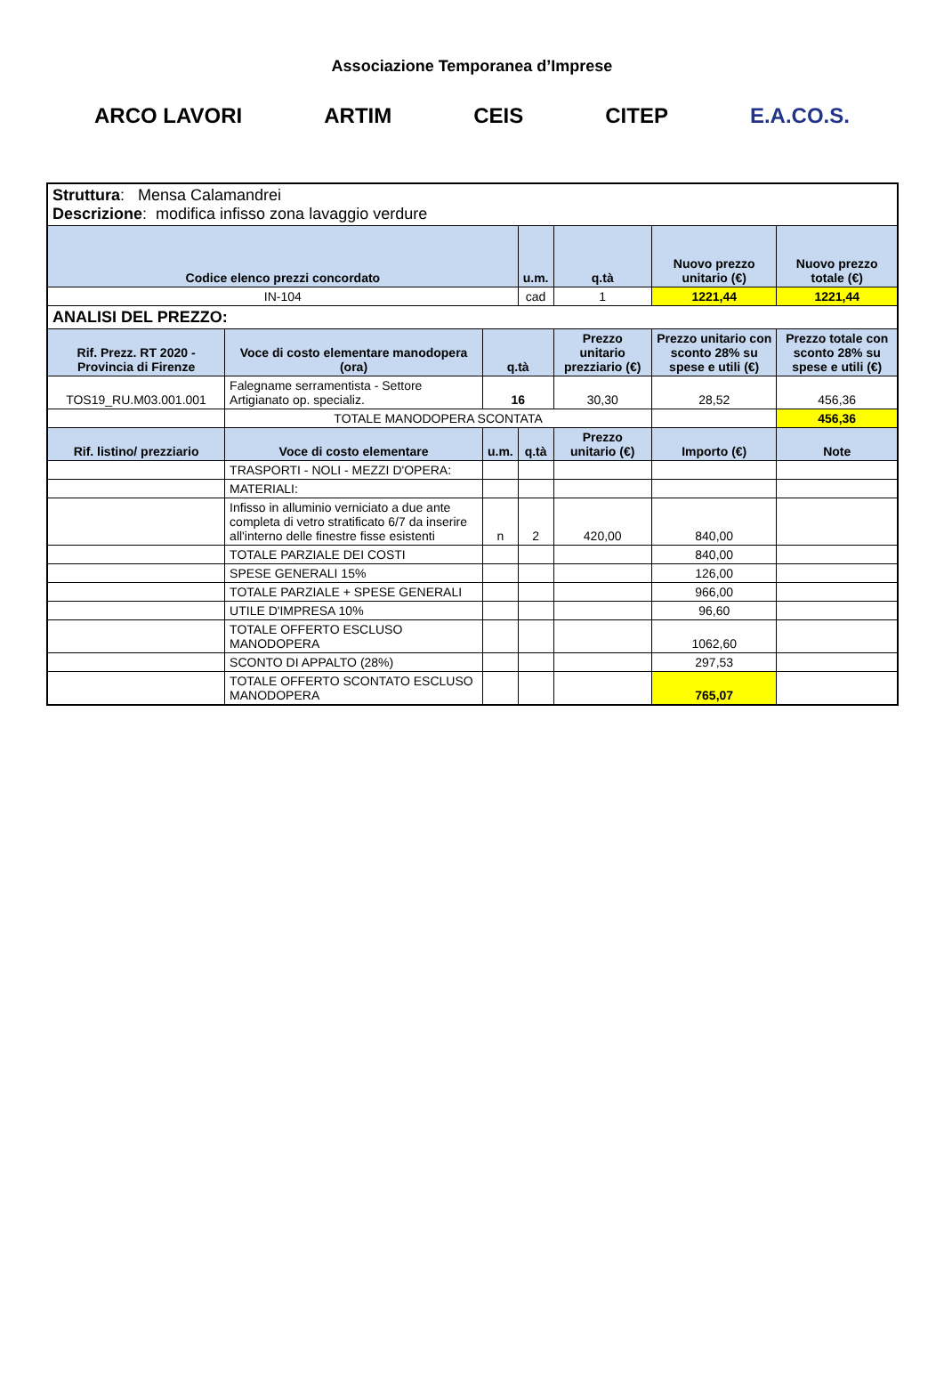Associazione Temporanea d’Imprese
ARCO LAVORI ARTIM CEIS CITEP E.A.CO.S.
| Struttura : Mensa Calamandrei Descrizione : modifica infisso zona lavaggio verdure | | | | | | | |
| Codice elenco prezzi concordato | | | u.m. | q.tà | Nuovo prezzo unitario (€) | Nuovo prezzo totale (€) | |
| IN-104 | | | cad | 1 | 1221,44 | 1221,44 | |
| ANALISI DEL PREZZO: | | | | | | | |
| Rif. Prezz. RT 2020 - Provincia di Firenze | Voce di costo elementare manodopera (ora) | q.tà | | Prezzo unitario prezziario (€) | Prezzo unitario con sconto 28% su spese e utili (€) | Prezzo totale con sconto 28% su spese e utili (€) | |
| TOS19_RU.M03.001.001 | Falegname serramentista - Settore Artigianato op. specializ. | 16 | | 30,30 | 28,52 | 456,36 | |
| | TOTALE MANODOPERA SCONTATA | | | | | 456,36 | |
| Rif. listino/ prezziario | Voce di costo elementare | u.m. | q.tà | Prezzo unitario (€) | Importo (€) | Note | |
| | TRASPORTI - NOLI - MEZZI D'OPERA: | | | | | | |
| | MATERIALI: | | | | | | |
| | Infisso in alluminio verniciato a due ante completa di vetro stratificato 6/7 da inserire all'interno delle finestre fisse esistenti | n | 2 | 420,00 | 840,00 | | |
| | TOTALE PARZIALE DEI COSTI | | | | 840,00 | | |
| | SPESE GENERALI 15% | | | | 126,00 | | |
| | TOTALE PARZIALE + SPESE GENERALI | | | | 966,00 | | |
| | UTILE D'IMPRESA 10% | | | | 96,60 | | |
| | TOTALE OFFERTO ESCLUSO MANODOPERA | | | | 1062,60 | | |
| | SCONTO DI APPALTO (28%) | | | | 297,53 | | |
| | TOTALE OFFERTO SCONTATO ESCLUSO MANODOPERA | | | | 765,07 | | |